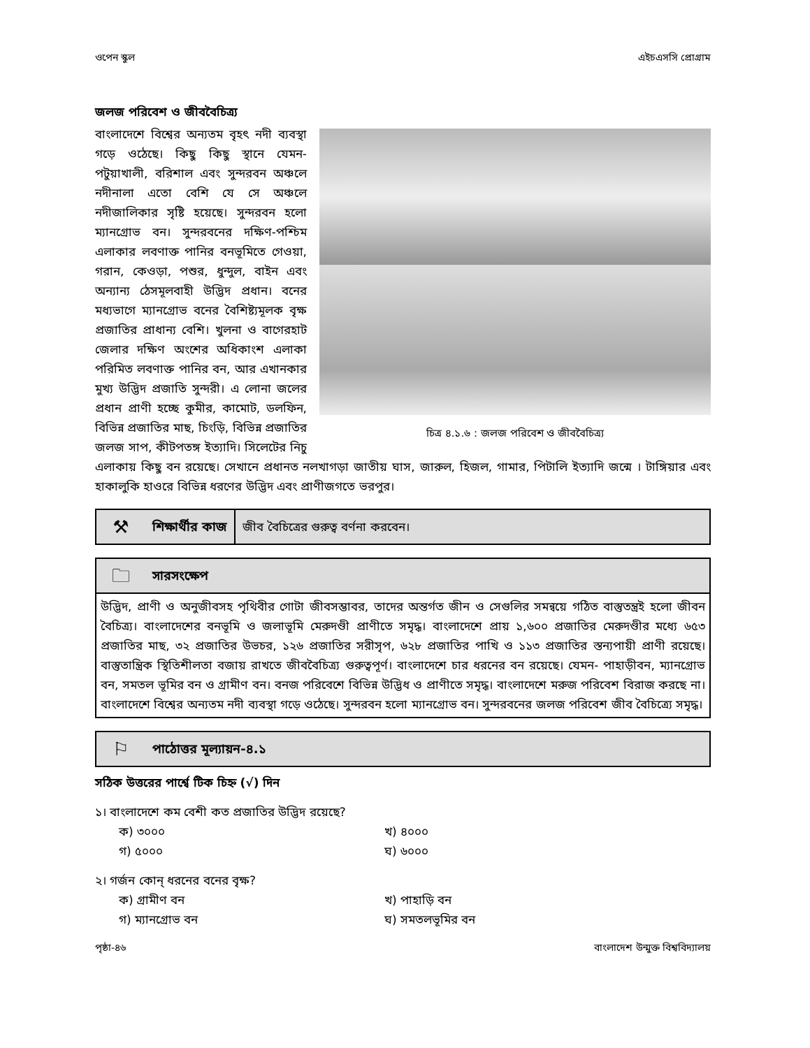ওপেন স্কুল এইচএসসি প্রোগ্রাম
জলজ পরিবেশ ও জীববৈচিত্র্য
চিত্র ৪.১.৬ : জলজ পরিবেশ ও জীববৈচিত্র্য
বাংলাদেশে বিশ্বের অন্যতম বৃহৎ নদী ব্যবস্থা গড়ে ওঠেছে। কিছু কিছু স্থানে যেমন- পটুয়াখালী, বরিশাল এবং সুন্দরবন অঞ্চলে নদীনালা এতো বেশি যে সে অঞ্চলে নদীজালিকার সৃষ্টি হয়েছে। সুন্দরবন হলো ম্যানগ্রোভ বন। সুন্দরবনের দক্ষিণ-পশ্চিম এলাকার লবণাক্ত পানির বনভূমিতে গেওয়া, গরান, কেওড়া, পশুর, ধুন্দুল, বাইন এবং অন্যান্য ঠেসমূলবাহী উদ্ভিদ প্রধান। বনের মধ্যভাগে ম্যানগ্রোভ বনের বৈশিষ্ট্যমূলক বৃক্ষ প্রজাতির প্রাধান্য বেশি। খুলনা ও বাগেরহাট জেলার দক্ষিণ অংশের অধিকাংশ এলাকা পরিমিত লবণাক্ত পানির বন, আর এখানকার মুখ্য উদ্ভিদ প্রজাতি সুন্দরী। এ লোনা জলের প্রধান প্রাণী হচ্ছে কুমীর, কামোট, ডলফিন, বিভিন্ন প্রজাতির মাছ, চিংড়ি, বিভিন্ন প্রজাতির জলজ সাপ, কীটপতঙ্গ ইত্যাদি। সিলেটের নিচু এলাকায় কিছু বন রয়েছে। সেখানে প্রধানত নলখাগড়া জাতীয় ঘাস, জারুল, হিজল, গামার, পিটালি ইত্যাদি জন্মে । টাঙ্গিয়ার এবং হাকালুকি হাওরে বিভিন্ন ধরণের উদ্ভিদ এবং প্রাণীজগতে ভরপুর।
⚒ শিক্ষার্থীর কাজ জীব বৈচিত্রের গুরুত্ব বর্ণনা করবেন।
🗀 সারসংক্ষেপ
উদ্ভিদ, প্রাণী ও অনুজীবসহ পৃথিবীর গোটা জীবসম্ভাবর, তাদের অন্তর্গত জীন ও সেগুলির সমন্বয়ে গঠিত বাস্তুতন্ত্রই হলো জীবন বৈচিত্র্য। বাংলাদেশের বনভূমি ও জলাভূমি মেরুদণ্ডী প্রাণীতে সমৃদ্ধ। বাংলাদেশে প্রায় ১,৬০০ প্রজাতির মেরুদণ্ডীর মধ্যে ৬৫৩ প্রজাতির মাছ, ৩২ প্রজাতির উভচর, ১২৬ প্রজাতির সরীসৃপ, ৬২৮ প্রজাতির পাখি ও ১১৩ প্রজাতির স্তন্যপায়ী প্রাণী রয়েছে। বাস্তুতান্ত্রিক স্থিতিশীলতা বজায় রাখতে জীববৈচিত্র্য গুরুত্বপূর্ণ। বাংলাদেশে চার ধরনের বন রয়েছে। যেমন- পাহাড়ীবন, ম্যানগ্রোভ বন, সমতল ভূমির বন ও গ্রামীণ বন। বনজ পরিবেশে বিভিন্ন উদ্ভিধ ও প্রাণীতে সমৃদ্ধ। বাংলাদেশে মরুজ পরিবেশ বিরাজ করছে না। বাংলাদেশে বিশ্বের অন্যতম নদী ব্যবস্থা গড়ে ওঠেছে। সুন্দরবন হলো ম্যানগ্রোভ বন। সুন্দরবনের জলজ পরিবেশ জীব বৈচিত্র্যে সমৃদ্ধ।
⚐ পাঠোত্তর মূল্যায়ন-৪.১
সঠিক উত্তরের পার্শ্বে টিক চিহ্ন (√) দিন
১। বাংলাদেশে কম বেশী কত প্রজাতির উদ্ভিদ রয়েছে?
ক) ৩০০০ খ) ৪০০০ গ) ৫০০০ ঘ) ৬০০০
২। গর্জন কোন্ ধরনের বনের বৃক্ষ?
ক) গ্রামীণ বন খ) পাহাড়ি বন গ) ম্যানগ্রোভ বন ঘ) সমতলভূমির বন
পৃষ্ঠা-৪৬ বাংলাদেশ উন্মুক্ত বিশ্ববিদ্যালয়